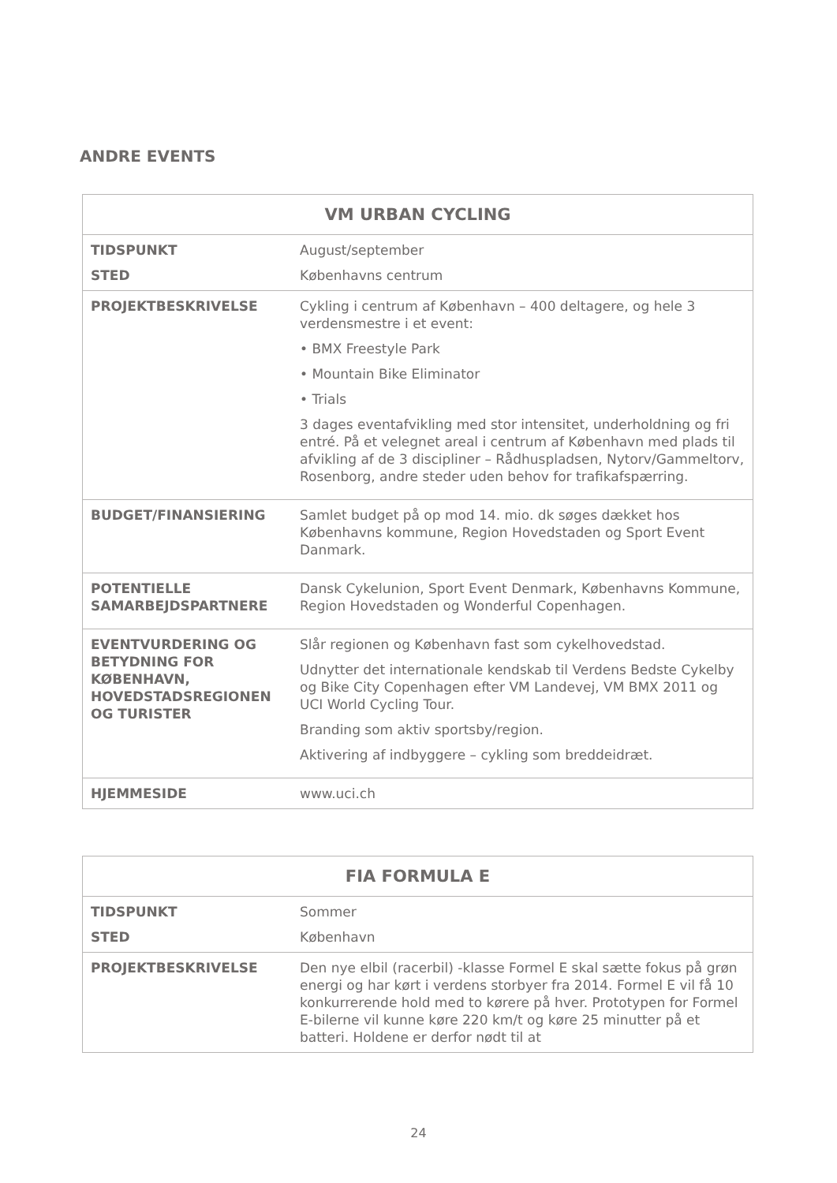ANDRE EVENTS
| VM URBAN CYCLING | |
| --- | --- |
| TIDSPUNKT | August/september |
| STED | Københavns centrum |
| PROJEKTBESKRIVELSE | Cykling i centrum af København – 400 deltagere, og hele 3 verdensmestre i et event: • BMX Freestyle Park • Mountain Bike Eliminator • Trials 3 dages eventafvikling med stor intensitet, underholdning og fri entré. På et velegnet areal i centrum af København med plads til afvikling af de 3 discipliner – Rådhuspladsen, Nytorv/Gammeltorv, Rosenborg, andre steder uden behov for trafikafspærring. |
| BUDGET/FINANSIERING | Samlet budget på op mod 14. mio. dk søges dækket hos Københavns kommune, Region Hovedstaden og Sport Event Danmark. |
| POTENTIELLE SAMARBEJDSPARTNERE | Dansk Cykelunion, Sport Event Denmark, Københavns Kommune, Region Hovedstaden og Wonderful Copenhagen. |
| EVENTVURDERING OG BETYDNING FOR KØBENHAVN, HOVEDSTADSREGIONEN OG TURISTER | Slår regionen og København fast som cykelhovedstad. Udnytter det internationale kendskab til Verdens Bedste Cykelby og Bike City Copenhagen efter VM Landevej, VM BMX 2011 og UCI World Cycling Tour. Branding som aktiv sportsby/region. Aktivering af indbyggere – cykling som breddeidræt. |
| HJEMMESIDE | www.uci.ch |
| FIA FORMULA E | |
| --- | --- |
| TIDSPUNKT | Sommer |
| STED | København |
| PROJEKTBESKRIVELSE | Den nye elbil (racerbil) -klasse Formel E skal sætte fokus på grøn energi og har kørt i verdens storbyer fra 2014. Formel E vil få 10 konkurrerende hold med to kørere på hver. Prototypen for Formel E-bilerne vil kunne køre 220 km/t og køre 25 minutter på et batteri. Holdene er derfor nødt til at |
24